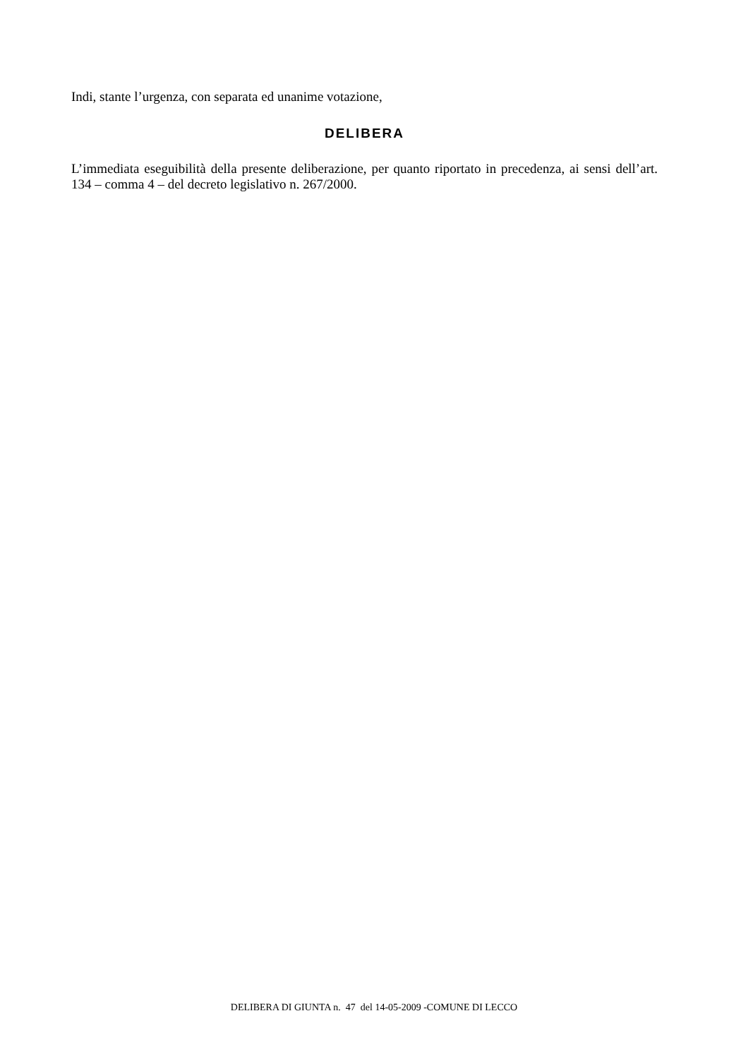Indi, stante l’urgenza, con separata ed unanime votazione,
DELIBERA
L’immediata eseguibilità della presente deliberazione, per quanto riportato in precedenza, ai sensi dell’art. 134 – comma 4 – del decreto legislativo n. 267/2000.
DELIBERA DI GIUNTA n. 47 del 14-05-2009 -COMUNE DI LECCO